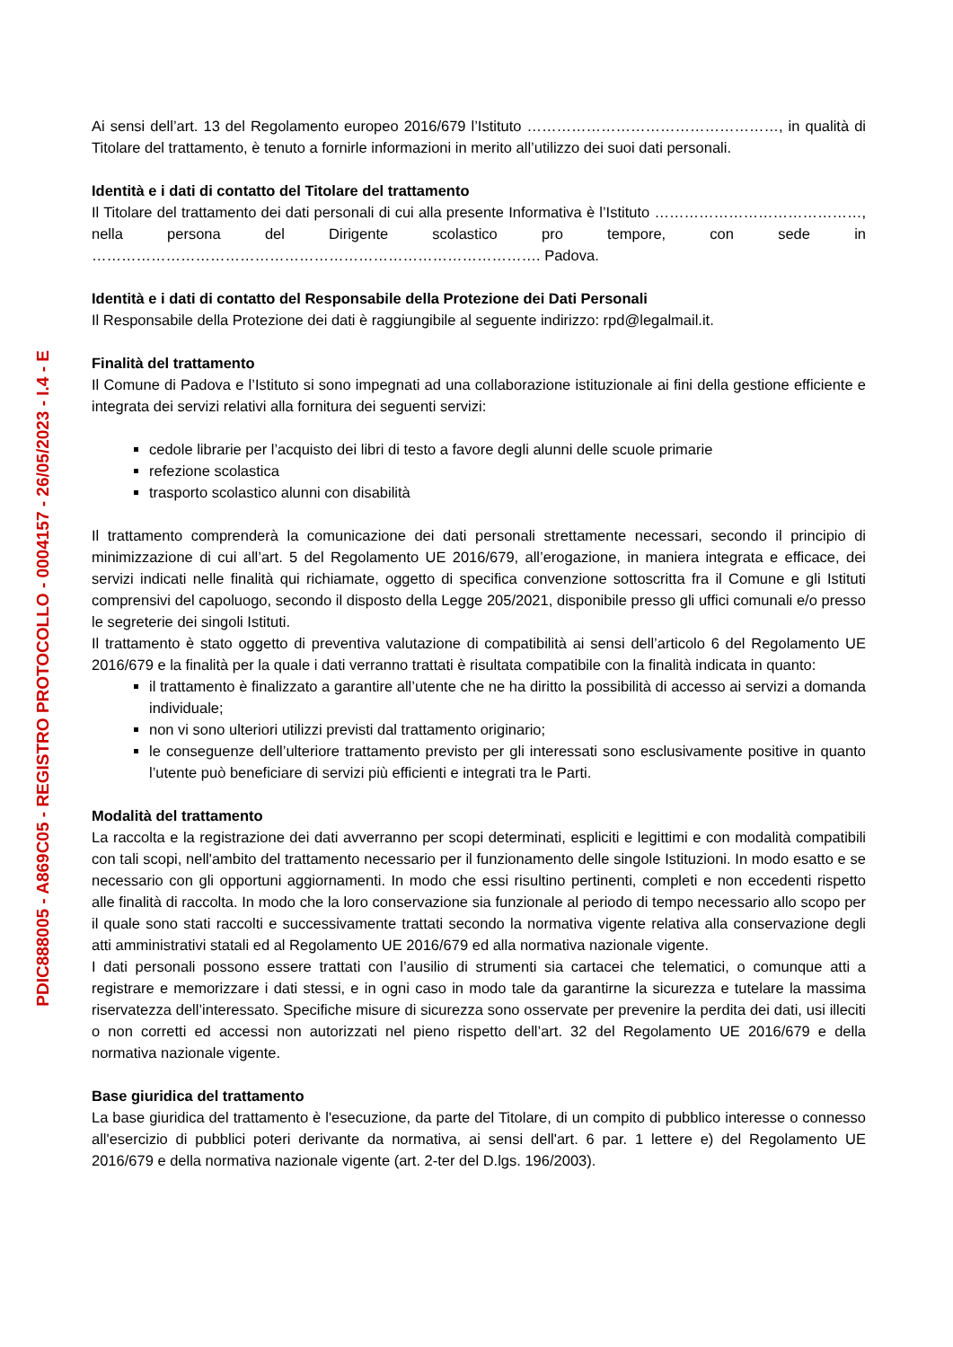PDIC888005 - A869C05 - REGISTRO PROTOCOLLO - 0004157 - 26/05/2023 - I.4 - E
Ai sensi dell’art. 13 del Regolamento europeo 2016/679 l’Istituto ……………………………………………, in qualità di Titolare del trattamento, è tenuto a fornirle informazioni in merito all’utilizzo dei suoi dati personali.
Identità e i dati di contatto del Titolare del trattamento
Il Titolare del trattamento dei dati personali di cui alla presente Informativa è l’Istituto ……………………………………, nella persona del Dirigente scolastico pro tempore, con sede in ………………………………………………………………………………. Padova.
Identità e i dati di contatto del Responsabile della Protezione dei Dati Personali
Il Responsabile della Protezione dei dati è raggiungibile al seguente indirizzo: rpd@legalmail.it.
Finalità del trattamento
Il Comune di Padova e l’Istituto si sono impegnati ad una collaborazione istituzionale ai fini della gestione efficiente e integrata dei servizi relativi alla fornitura dei seguenti servizi:
cedole librarie per l’acquisto dei libri di testo a favore degli alunni delle scuole primarie
refezione scolastica
trasporto scolastico alunni con disabilità
Il trattamento comprenderà la comunicazione dei dati personali strettamente necessari, secondo il principio di minimizzazione di cui all’art. 5 del Regolamento UE 2016/679, all’erogazione, in maniera integrata e efficace, dei servizi indicati nelle finalità qui richiamate, oggetto di specifica convenzione sottoscritta fra il Comune e gli Istituti comprensivi del capoluogo, secondo il disposto della Legge 205/2021, disponibile presso gli uffici comunali e/o presso le segreterie dei singoli Istituti.
Il trattamento è stato oggetto di preventiva valutazione di compatibilità ai sensi dell’articolo 6 del Regolamento UE 2016/679 e la finalità per la quale i dati verranno trattati è risultata compatibile con la finalità indicata in quanto:
il trattamento è finalizzato a garantire all’utente che ne ha diritto la possibilità di accesso ai servizi a domanda individuale;
non vi sono ulteriori utilizzi previsti dal trattamento originario;
le conseguenze dell’ulteriore trattamento previsto per gli interessati sono esclusivamente positive in quanto l’utente può beneficiare di servizi più efficienti e integrati tra le Parti.
Modalità del trattamento
La raccolta e la registrazione dei dati avverranno per scopi determinati, espliciti e legittimi e con modalità compatibili con tali scopi, nell'ambito del trattamento necessario per il funzionamento delle singole Istituzioni. In modo esatto e se necessario con gli opportuni aggiornamenti. In modo che essi risultino pertinenti, completi e non eccedenti rispetto alle finalità di raccolta. In modo che la loro conservazione sia funzionale al periodo di tempo necessario allo scopo per il quale sono stati raccolti e successivamente trattati secondo la normativa vigente relativa alla conservazione degli atti amministrativi statali ed al Regolamento UE 2016/679 ed alla normativa nazionale vigente.
I dati personali possono essere trattati con l’ausilio di strumenti sia cartacei che telematici, o comunque atti a registrare e memorizzare i dati stessi, e in ogni caso in modo tale da garantirne la sicurezza e tutelare la massima riservatezza dell’interessato. Specifiche misure di sicurezza sono osservate per prevenire la perdita dei dati, usi illeciti o non corretti ed accessi non autorizzati nel pieno rispetto dell’art. 32 del Regolamento UE 2016/679 e della normativa nazionale vigente.
Base giuridica del trattamento
La base giuridica del trattamento è l'esecuzione, da parte del Titolare, di un compito di pubblico interesse o connesso all'esercizio di pubblici poteri derivante da normativa, ai sensi dell'art. 6 par. 1 lettere e) del Regolamento UE 2016/679 e della normativa nazionale vigente (art. 2-ter del D.lgs. 196/2003).